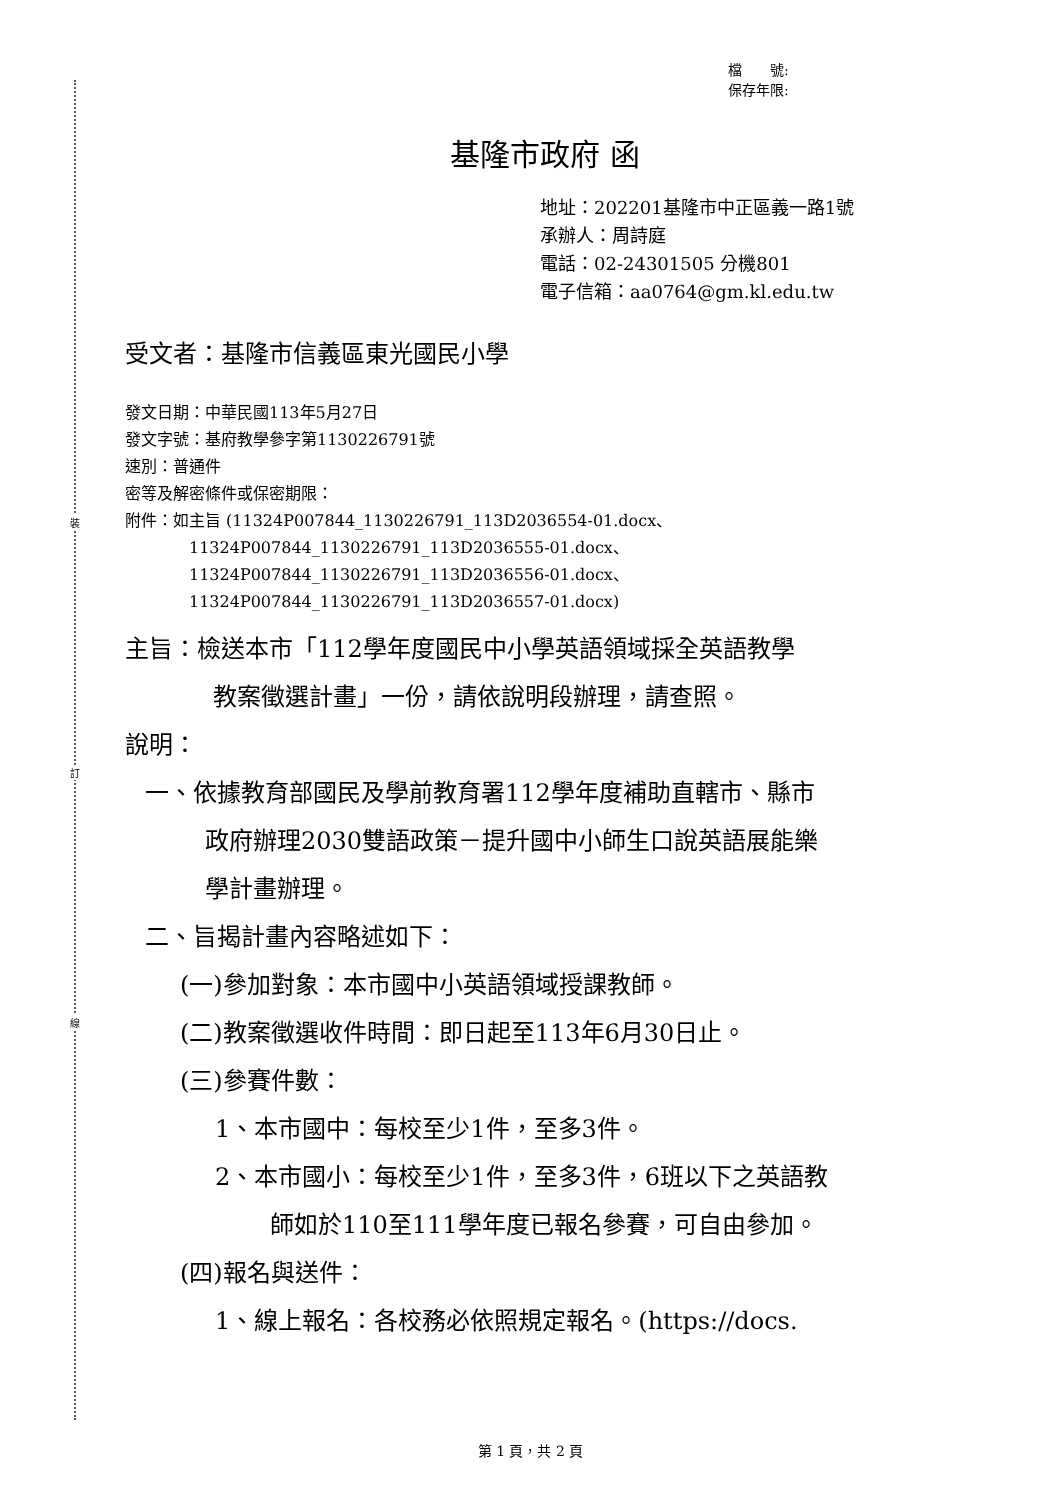裝
訂
線
檔　　號:
保存年限:
基隆市政府 函
地址：202201基隆市中正區義一路1號
承辦人：周詩庭
電話：02-24301505 分機801
電子信箱：aa0764@gm.kl.edu.tw
受文者：基隆市信義區東光國民小學
發文日期：中華民國113年5月27日
發文字號：基府教學參字第1130226791號
速別：普通件
密等及解密條件或保密期限：
附件：如主旨 (11324P007844_1130226791_113D2036554-01.docx、
11324P007844_1130226791_113D2036555-01.docx、
11324P007844_1130226791_113D2036556-01.docx、
11324P007844_1130226791_113D2036557-01.docx)
主旨：檢送本市「112學年度國民中小學英語領域採全英語教學
教案徵選計畫」一份，請依說明段辦理，請查照。
說明：
一、依據教育部國民及學前教育署112學年度補助直轄市、縣市
政府辦理2030雙語政策－提升國中小師生口說英語展能樂
學計畫辦理。
二、旨揭計畫內容略述如下：
(一)參加對象：本市國中小英語領域授課教師。
(二)教案徵選收件時間：即日起至113年6月30日止。
(三)參賽件數：
1、本市國中：每校至少1件，至多3件。
2、本市國小：每校至少1件，至多3件，6班以下之英語教
師如於110至111學年度已報名參賽，可自由參加。
(四)報名與送件：
1、線上報名：各校務必依照規定報名。(https://docs.
第 1 頁，共 2 頁